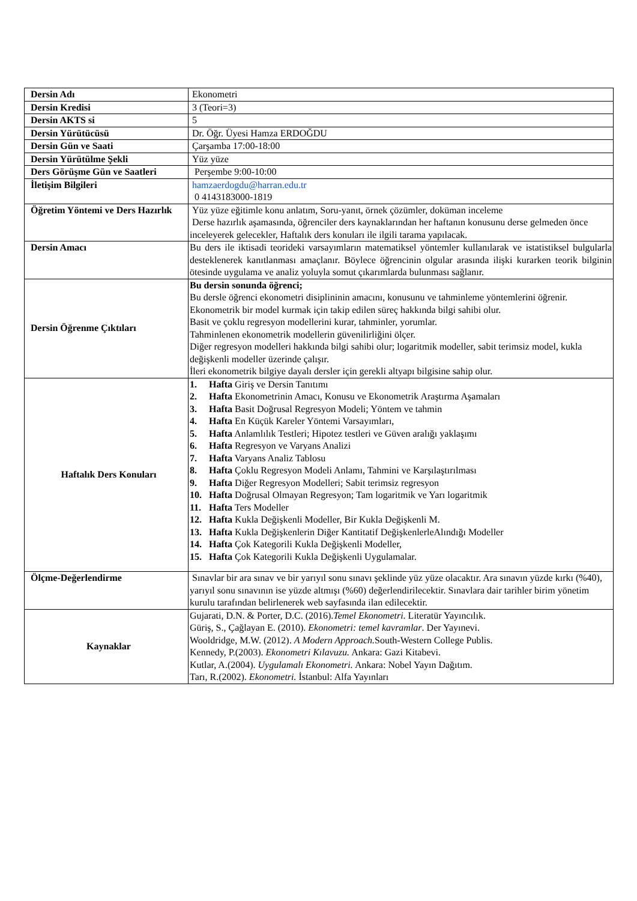| Dersin Adı | Ekonometri |
| Dersin Kredisi | 3 (Teori=3) |
| Dersin AKTS si | 5 |
| Dersin Yürütücüsü | Dr. Öğr. Üyesi Hamza ERDOĞDU |
| Dersin Gün ve Saati | Çarşamba 17:00-18:00 |
| Dersin Yürütülme Şekli | Yüz yüze |
| Ders Görüşme Gün ve Saatleri | Perşembe 9:00-10:00 |
| İletişim Bilgileri | hamzaerdogdu@harran.edu.tr 0 4143183000-1819 |
| Öğretim Yöntemi ve Ders Hazırlık | Yüz yüze eğitimle konu anlatım, Soru-yanıt, örnek çözümler, doküman inceleme Derse hazırlık aşamasında, öğrenciler ders kaynaklarından her haftanın konusunu derse gelmeden önce inceleyerek gelecekler, Haftalık ders konuları ile ilgili tarama yapılacak. |
| Dersin Amacı | Bu ders ile iktisadi teorideki varsayımların matematiksel yöntemler kullanılarak ve istatistiksel bulgularla desteklenerek kanıtlanması amaçlanır. Böylece öğrencinin olgular arasında ilişki kurarken teorik bilginin ötesinde uygulama ve analiz yoluyla somut çıkarımlarda bulunması sağlanır. |
| Dersin Öğrenme Çıktıları | Bu dersin sonunda öğrenci; Bu dersle öğrenci ekonometri disiplininin amacını, konusunu ve tahminleme yöntemlerini öğrenir. Ekonometrik bir model kurmak için takip edilen süreç hakkında bilgi sahibi olur. Basit ve çoklu regresyon modellerini kurar, tahminler, yorumlar. Tahminlenen ekonometrik modellerin güvenilirliğini ölçer. Diğer regresyon modelleri hakkında bilgi sahibi olur; logaritmik modeller, sabit terimsiz model, kukla değişkenli modeller üzerinde çalışır. İleri ekonometrik bilgiye dayalı dersler için gerekli altyapı bilgisine sahip olur. |
| Haftalık Ders Konuları | 1. Hafta Giriş ve Dersin Tanıtımı 2. Hafta Ekonometrinin Amacı, Konusu ve Ekonometrik Araştırma Aşamaları 3. Hafta Basit Doğrusal Regresyon Modeli; Yöntem ve tahmin 4. Hafta En Küçük Kareler Yöntemi Varsayımları, 5. Hafta Anlamlılık Testleri; Hipotez testleri ve Güven aralığı yaklaşımı 6. Hafta Regresyon ve Varyans Analizi 7. Hafta Varyans Analiz Tablosu 8. Hafta Çoklu Regresyon Modeli Anlamı, Tahmini ve Karşılaştırılması 9. Hafta Diğer Regresyon Modelleri; Sabit terimsiz regresyon 10. Hafta Doğrusal Olmayan Regresyon; Tam logaritmik ve Yarı logaritmik 11. Hafta Ters Modeller 12. Hafta Kukla Değişkenli Modeller, Bir Kukla Değişkenli M. 13. Hafta Kukla Değişkenlerin Diğer Kantitatif DeğişkenlerleAlındığı Modeller 14. Hafta Çok Kategorili Kukla Değişkenli Modeller, 15. Hafta Çok Kategorili Kukla Değişkenli Uygulamalar. |
| Ölçme-Değerlendirme | Sınavlar bir ara sınav ve bir yarıyıl sonu sınavı şeklinde yüz yüze olacaktır. Ara sınavın yüzde kırkı (%40), yarıyıl sonu sınavının ise yüzde altmışı (%60) değerlendirilecektir. Sınavlara dair tarihler birim yönetim kurulu tarafından belirlenerek web sayfasında ilan edilecektir. |
| Kaynaklar | Gujarati, D.N. & Porter, D.C. (2016). Temel Ekonometri . Literatür Yayıncılık. Güriş, S., Çağlayan E. (2010). Ekonometri: temel kavramlar . Der Yayınevi. Wooldridge, M.W. (2012). A Modern Approach. South-Western College Publis. Kennedy, P.(2003). Ekonometri Kılavuzu. Ankara: Gazi Kitabevi. Kutlar, A.(2004). Uygulamalı Ekonometri. Ankara: Nobel Yayın Dağıtım. Tarı, R.(2002). Ekonometri. İstanbul: Alfa Yayınları |